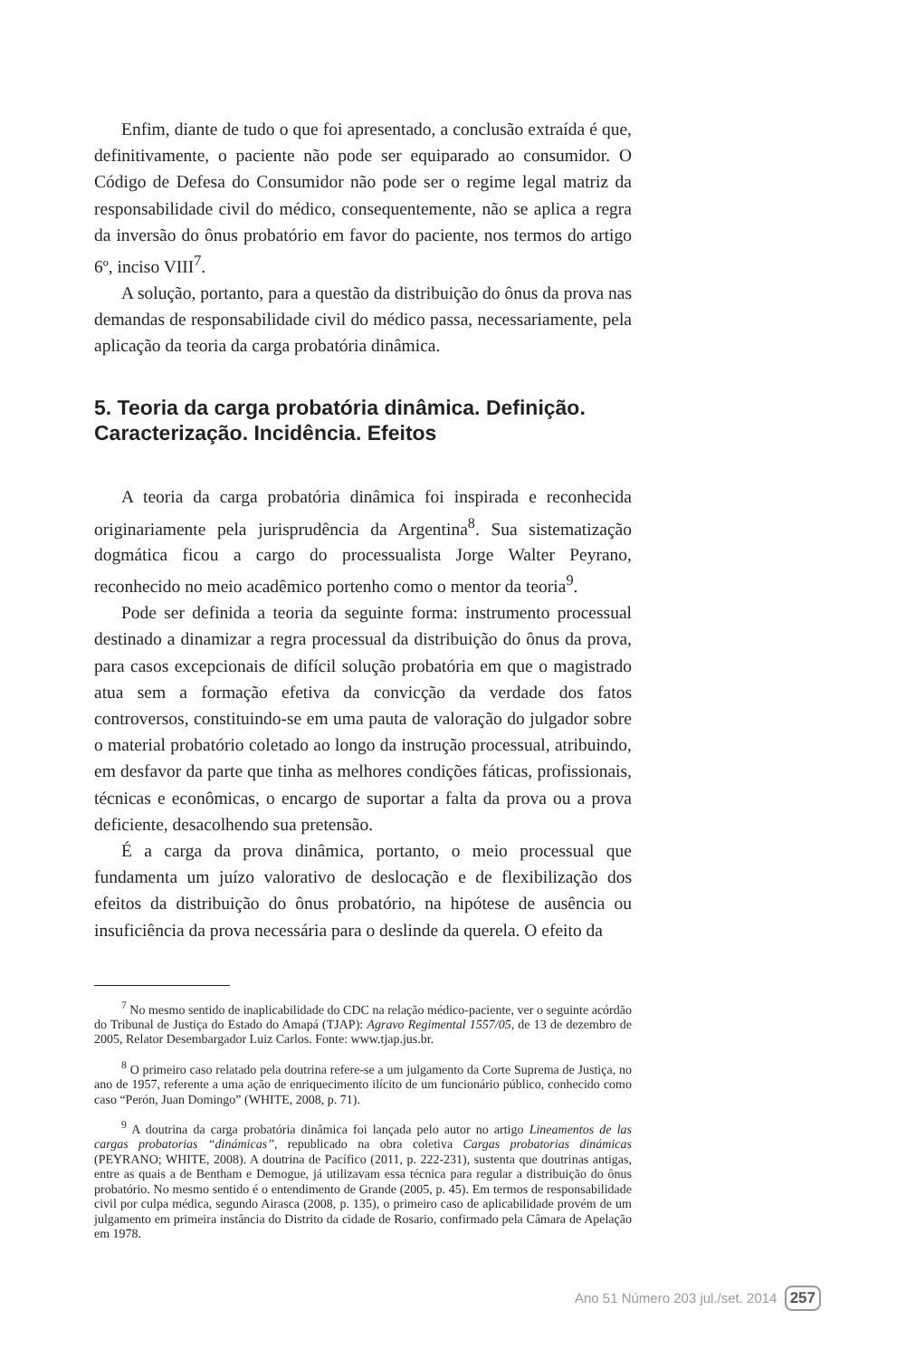Enfim, diante de tudo o que foi apresentado, a conclusão extraída é que, definitivamente, o paciente não pode ser equiparado ao consumidor. O Código de Defesa do Consumidor não pode ser o regime legal matriz da responsabilidade civil do médico, consequentemente, não se aplica a regra da inversão do ônus probatório em favor do paciente, nos termos do artigo 6º, inciso VIII<sup>7</sup>.
A solução, portanto, para a questão da distribuição do ônus da prova nas demandas de responsabilidade civil do médico passa, necessariamente, pela aplicação da teoria da carga probatória dinâmica.
5. Teoria da carga probatória dinâmica. Definição. Caracterização. Incidência. Efeitos
A teoria da carga probatória dinâmica foi inspirada e reconhecida originariamente pela jurisprudência da Argentina<sup>8</sup>. Sua sistematização dogmática ficou a cargo do processualista Jorge Walter Peyrano, reconhecido no meio acadêmico portenho como o mentor da teoria<sup>9</sup>.
Pode ser definida a teoria da seguinte forma: instrumento processual destinado a dinamizar a regra processual da distribuição do ônus da prova, para casos excepcionais de difícil solução probatória em que o magistrado atua sem a formação efetiva da convicção da verdade dos fatos controversos, constituindo-se em uma pauta de valoração do julgador sobre o material probatório coletado ao longo da instrução processual, atribuindo, em desfavor da parte que tinha as melhores condições fáticas, profissionais, técnicas e econômicas, o encargo de suportar a falta da prova ou a prova deficiente, desacolhendo sua pretensão.
É a carga da prova dinâmica, portanto, o meio processual que fundamenta um juízo valorativo de deslocação e de flexibilização dos efeitos da distribuição do ônus probatório, na hipótese de ausência ou insuficiência da prova necessária para o deslinde da querela. O efeito da
<sup>7</sup> No mesmo sentido de inaplicabilidade do CDC na relação médico-paciente, ver o seguinte acórdão do Tribunal de Justiça do Estado do Amapá (TJAP): Agravo Regimental 1557/05, de 13 de dezembro de 2005, Relator Desembargador Luiz Carlos. Fonte: www.tjap.jus.br.
<sup>8</sup> O primeiro caso relatado pela doutrina refere-se a um julgamento da Corte Suprema de Justiça, no ano de 1957, referente a uma ação de enriquecimento ilícito de um funcionário público, conhecido como caso “Perón, Juan Domingo” (WHITE, 2008, p. 71).
<sup>9</sup> A doutrina da carga probatória dinâmica foi lançada pelo autor no artigo Lineamentos de las cargas probatorias “dinámicas”, republicado na obra coletiva Cargas probatorias dinámicas (PEYRANO; WHITE, 2008). A doutrina de Pacífico (2011, p. 222-231), sustenta que doutrinas antigas, entre as quais a de Bentham e Demogue, já utilizavam essa técnica para regular a distribuição do ônus probatório. No mesmo sentido é o entendimento de Grande (2005, p. 45). Em termos de responsabilidade civil por culpa médica, segundo Airasca (2008, p. 135), o primeiro caso de aplicabilidade provém de um julgamento em primeira instância do Distrito da cidade de Rosario, confirmado pela Câmara de Apelação em 1978.
Ano 51 Número 203 jul./set. 2014 257